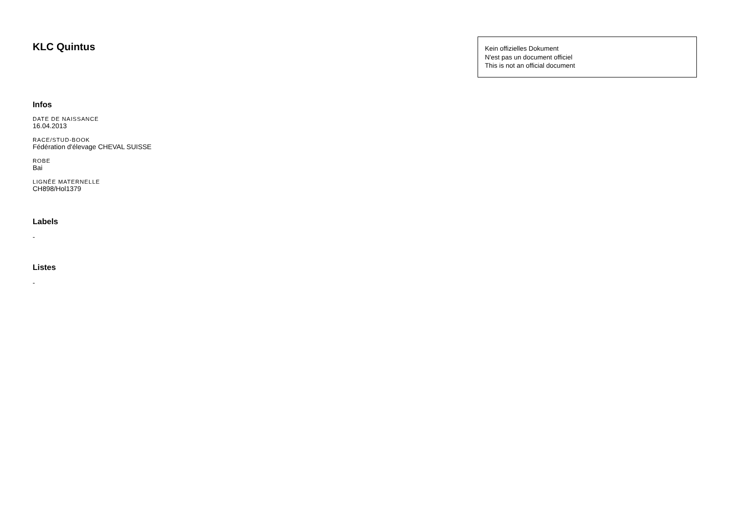KLC Quintus
Kein offizielles Dokument
N'est pas un document officiel
This is not an official document
Infos
DATE DE NAISSANCE
16.04.2013
RACE/STUD-BOOK
Fédération d'élevage CHEVAL SUISSE
ROBE
Bai
LIGNÉE MATERNELLE
CH898/Hol1379
Labels
-
Listes
-